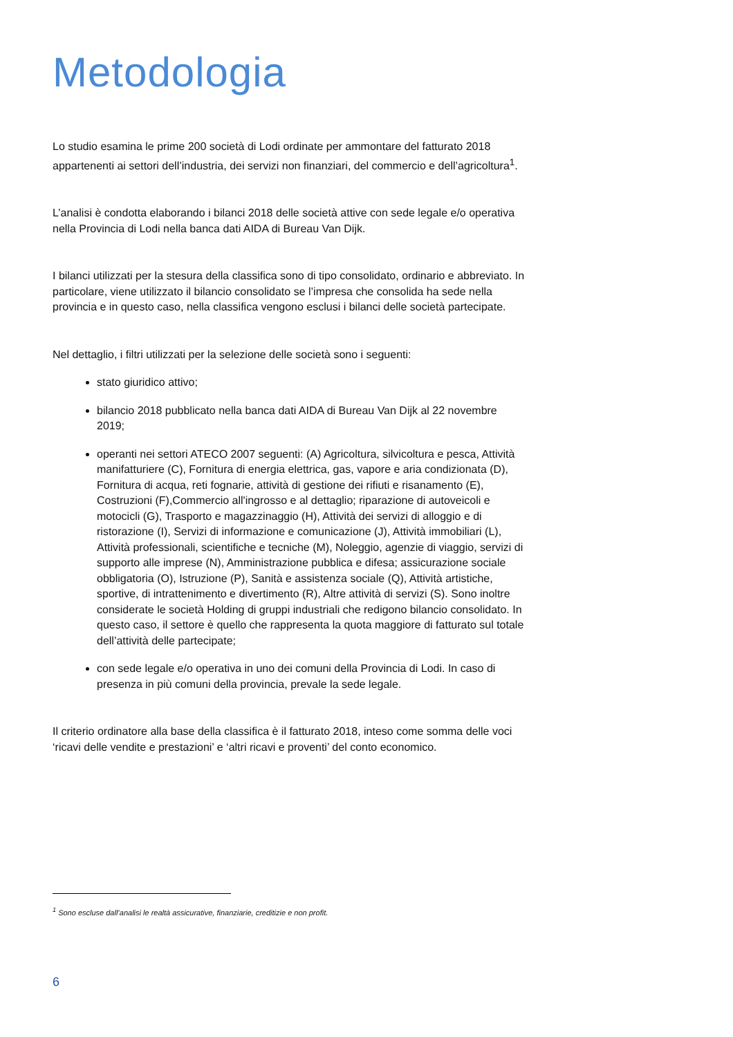Metodologia
Lo studio esamina le prime 200 società di Lodi ordinate per ammontare del fatturato 2018 appartenenti ai settori dell’industria, dei servizi non finanziari, del commercio e dell’agricoltura<sup>1</sup>.
L’analisi è condotta elaborando i bilanci 2018 delle società attive con sede legale e/o operativa nella Provincia di Lodi nella banca dati AIDA di Bureau Van Dijk.
I bilanci utilizzati per la stesura della classifica sono di tipo consolidato, ordinario e abbreviato. In particolare, viene utilizzato il bilancio consolidato se l’impresa che consolida ha sede nella provincia e in questo caso, nella classifica vengono esclusi i bilanci delle società partecipate.
Nel dettaglio, i filtri utilizzati per la selezione delle società sono i seguenti:
stato giuridico attivo;
bilancio 2018 pubblicato nella banca dati AIDA di Bureau Van Dijk al 22 novembre 2019;
operanti nei settori ATECO 2007 seguenti: (A) Agricoltura, silvicoltura e pesca, Attività manifatturiere (C), Fornitura di energia elettrica, gas, vapore e aria condizionata (D), Fornitura di acqua, reti fognarie, attività di gestione dei rifiuti e risanamento (E), Costruzioni (F),Commercio all'ingrosso e al dettaglio; riparazione di autoveicoli e motocicli (G), Trasporto e magazzinaggio (H), Attività dei servizi di alloggio e di ristorazione (I), Servizi di informazione e comunicazione (J), Attività immobiliari (L), Attività professionali, scientifiche e tecniche (M), Noleggio, agenzie di viaggio, servizi di supporto alle imprese (N), Amministrazione pubblica e difesa; assicurazione sociale obbligatoria (O), Istruzione (P), Sanità e assistenza sociale (Q), Attività artistiche, sportive, di intrattenimento e divertimento (R), Altre attività di servizi (S). Sono inoltre considerate le società Holding di gruppi industriali che redigono bilancio consolidato. In questo caso, il settore è quello che rappresenta la quota maggiore di fatturato sul totale dell’attività delle partecipate;
con sede legale e/o operativa in uno dei comuni della Provincia di Lodi. In caso di presenza in più comuni della provincia, prevale la sede legale.
Il criterio ordinatore alla base della classifica è il fatturato 2018, inteso come somma delle voci ‘ricavi delle vendite e prestazioni’ e ‘altri ricavi e proventi’ del conto economico.
<sup>1</sup> Sono escluse dall’analisi le realtà assicurative, finanziarie, creditizie e non profit.
6